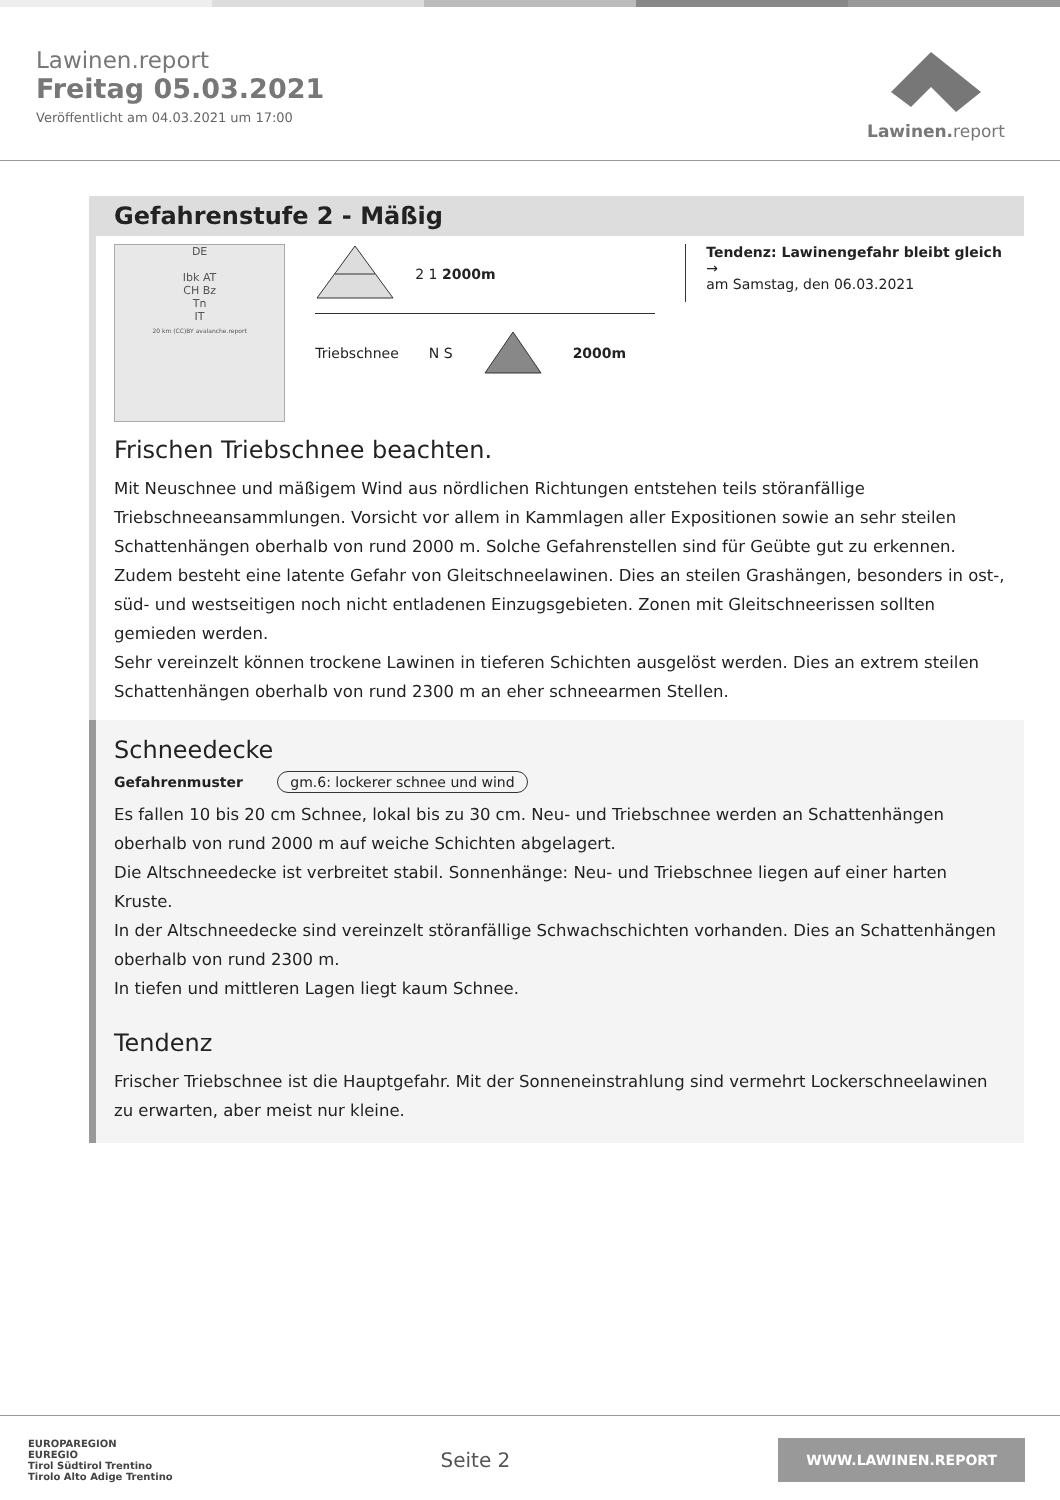Lawinen.report
Freitag 05.03.2021
Veröffentlicht am 04.03.2021 um 17:00
Lawinen. report
Gefahrenstufe 2 - Mäßig
DE
Ibk AT
CH Bz
Tn
IT
20 km (CC)BY avalanche.report
2 1 2000m
Triebschnee N S 2000m
Tendenz: Lawinengefahr bleibt gleich →
am Samstag, den 06.03.2021
Frischen Triebschnee beachten.
Mit Neuschnee und mäßigem Wind aus nördlichen Richtungen entstehen teils störanfällige Triebschneeansammlungen. Vorsicht vor allem in Kammlagen aller Expositionen sowie an sehr steilen Schattenhängen oberhalb von rund 2000 m. Solche Gefahrenstellen sind für Geübte gut zu erkennen.
Zudem besteht eine latente Gefahr von Gleitschneelawinen. Dies an steilen Grashängen, besonders in ost-, süd- und westseitigen noch nicht entladenen Einzugsgebieten. Zonen mit Gleitschneerissen sollten gemieden werden.
Sehr vereinzelt können trockene Lawinen in tieferen Schichten ausgelöst werden. Dies an extrem steilen Schattenhängen oberhalb von rund 2300 m an eher schneearmen Stellen.
Schneedecke
Gefahrenmuster gm.6: lockerer schnee und wind
Es fallen 10 bis 20 cm Schnee, lokal bis zu 30 cm. Neu- und Triebschnee werden an Schattenhängen oberhalb von rund 2000 m auf weiche Schichten abgelagert.
Die Altschneedecke ist verbreitet stabil. Sonnenhänge: Neu- und Triebschnee liegen auf einer harten Kruste.
In der Altschneedecke sind vereinzelt störanfällige Schwachschichten vorhanden. Dies an Schattenhängen oberhalb von rund 2300 m.
In tiefen und mittleren Lagen liegt kaum Schnee.
Tendenz
Frischer Triebschnee ist die Hauptgefahr. Mit der Sonneneinstrahlung sind vermehrt Lockerschneelawinen zu erwarten, aber meist nur kleine.
EUROPAREGION
EUREGIO
Tirol Südtirol Trentino
Tirolo Alto Adige Trentino
Seite 2
WWW.LAWINEN.REPORT